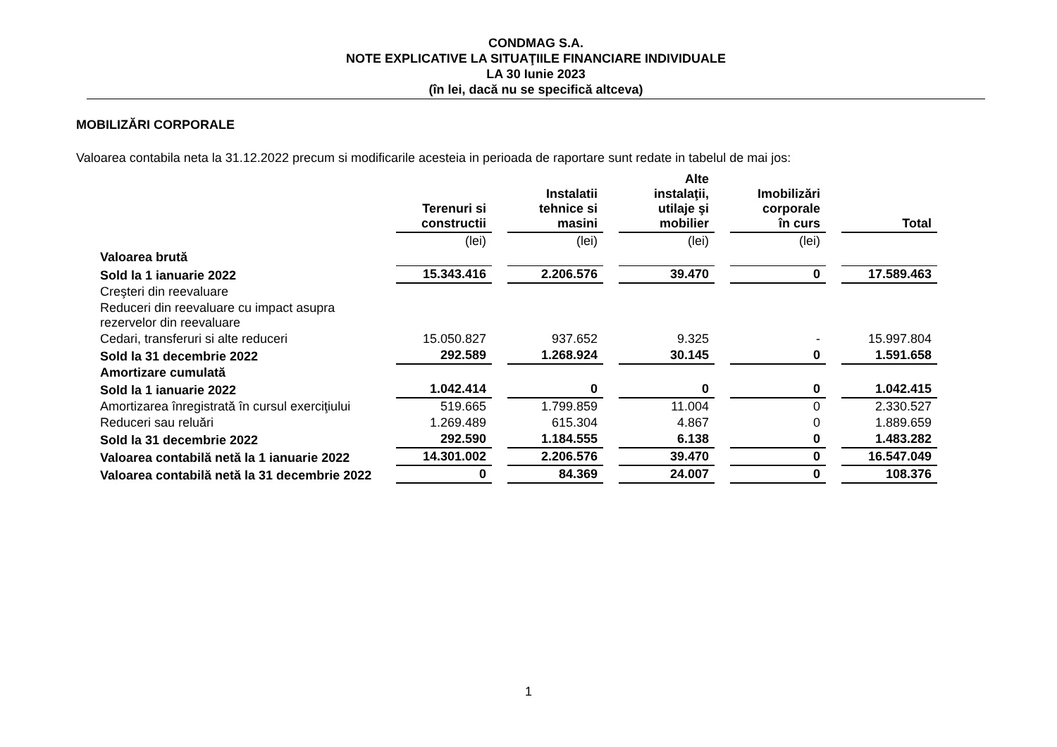CONDMAG S.A.
NOTE EXPLICATIVE LA SITUAŢIILE FINANCIARE INDIVIDUALE
LA 30 Iunie 2023
(în lei, dacă nu se specifică altceva)
MOBILIZĂRI CORPORALE
Valoarea contabila neta la 31.12.2022 precum si modificarile acesteia in perioada de raportare sunt redate in tabelul de mai jos:
| | Terenuri si constructii | Instalatii tehnice si masini | Alte instalaţii, utilaje şi mobilier | Imobilizări corporale în curs | Total |
| | (lei) | (lei) | (lei) | (lei) | |
| Valoarea brută | | | | | |
| Sold la 1 ianuarie 2022 | 15.343.416 | 2.206.576 | 39.470 | 0 | 17.589.463 |
| Creşteri din reevaluare | | | | | |
| Reduceri din reevaluare cu impact asupra rezervelor din reevaluare | | | | | |
| Cedari, transferuri si alte reduceri | 15.050.827 | 937.652 | 9.325 | - | 15.997.804 |
| Sold la 31 decembrie 2022 | 292.589 | 1.268.924 | 30.145 | 0 | 1.591.658 |
| Amortizare cumulată | | | | | |
| Sold la 1 ianuarie 2022 | 1.042.414 | 0 | 0 | 0 | 1.042.415 |
| Amortizarea înregistrată în cursul exerciţiului | 519.665 | 1.799.859 | 11.004 | 0 | 2.330.527 |
| Reduceri sau reluări | 1.269.489 | 615.304 | 4.867 | 0 | 1.889.659 |
| Sold la 31 decembrie 2022 | 292.590 | 1.184.555 | 6.138 | 0 | 1.483.282 |
| Valoarea contabilă netă la 1 ianuarie 2022 | 14.301.002 | 2.206.576 | 39.470 | 0 | 16.547.049 |
| Valoarea contabilă netă la 31 decembrie 2022 | 0 | 84.369 | 24.007 | 0 | 108.376 |
1